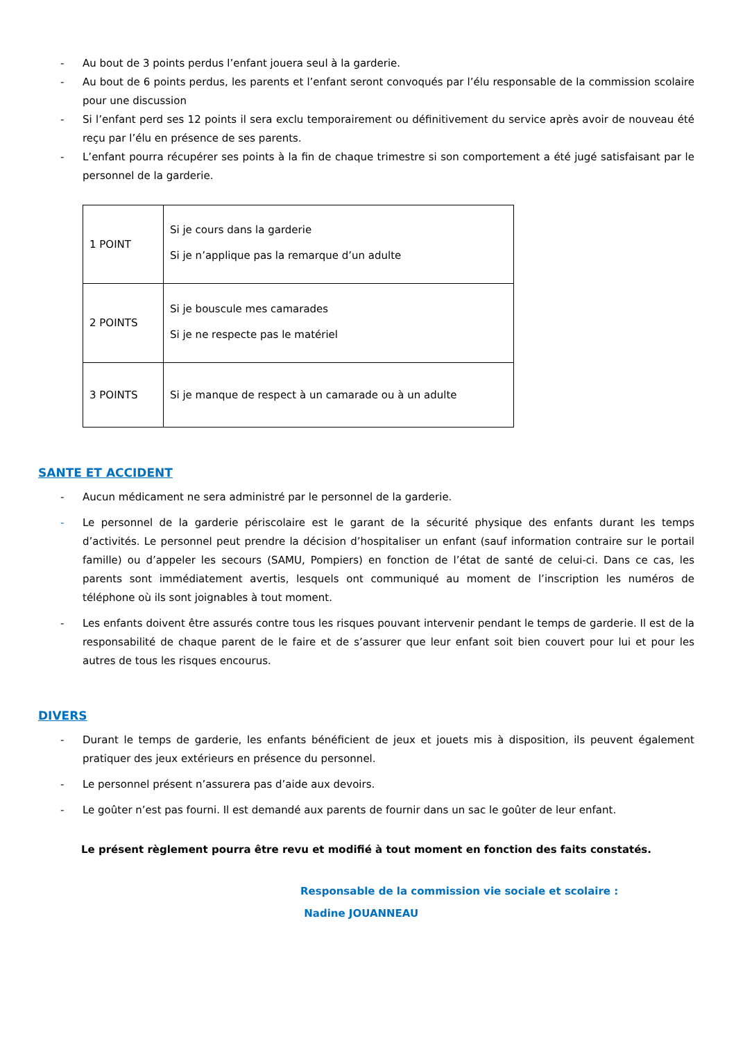- Au bout de 3 points perdus l’enfant jouera seul à la garderie.
- Au bout de 6 points perdus, les parents et l’enfant seront convoqués par l’élu responsable de la commission scolaire pour une discussion
- Si l’enfant perd ses 12 points il sera exclu temporairement ou définitivement du service après avoir de nouveau été reçu par l’élu en présence de ses parents.
- L’enfant pourra récupérer ses points à la fin de chaque trimestre si son comportement a été jugé satisfaisant par le personnel de la garderie.
| 1 POINT | Si je cours dans la garderie Si je n’applique pas la remarque d’un adulte |
| 2 POINTS | Si je bouscule mes camarades Si je ne respecte pas le matériel |
| 3 POINTS | Si je manque de respect à un camarade ou à un adulte |
SANTE ET ACCIDENT
- Aucun médicament ne sera administré par le personnel de la garderie.
- Le personnel de la garderie périscolaire est le garant de la sécurité physique des enfants durant les temps d’activités. Le personnel peut prendre la décision d’hospitaliser un enfant (sauf information contraire sur le portail famille) ou d’appeler les secours (SAMU, Pompiers) en fonction de l’état de santé de celui-ci. Dans ce cas, les parents sont immédiatement avertis, lesquels ont communiqué au moment de l’inscription les numéros de téléphone où ils sont joignables à tout moment.
- Les enfants doivent être assurés contre tous les risques pouvant intervenir pendant le temps de garderie. Il est de la responsabilité de chaque parent de le faire et de s’assurer que leur enfant soit bien couvert pour lui et pour les autres de tous les risques encourus.
DIVERS
- Durant le temps de garderie, les enfants bénéficient de jeux et jouets mis à disposition, ils peuvent également pratiquer des jeux extérieurs en présence du personnel.
- Le personnel présent n’assurera pas d’aide aux devoirs.
- Le goûter n’est pas fourni. Il est demandé aux parents de fournir dans un sac le goûter de leur enfant.
Le présent règlement pourra être revu et modifié à tout moment en fonction des faits constatés.
Responsable de la commission vie sociale et scolaire :
Nadine JOUANNEAU